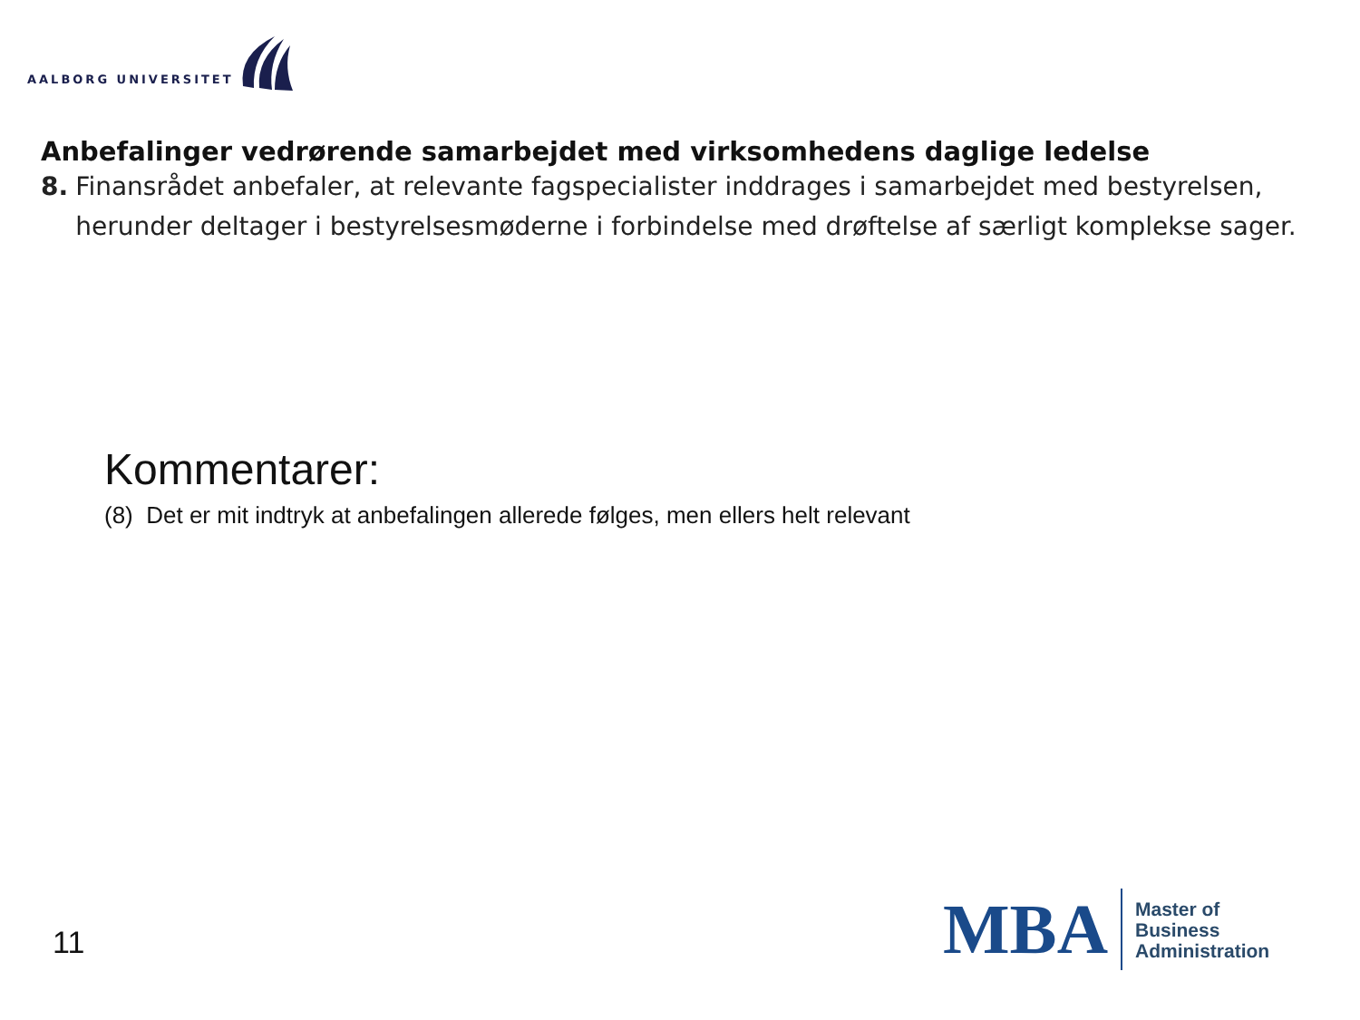AALBORG UNIVERSITET
Anbefalinger vedrørende samarbejdet med virksomhedens daglige ledelse
8. Finansrådet anbefaler, at relevante fagspecialister inddrages i samarbejdet med bestyrelsen, herunder deltager i bestyrelsesmøderne i forbindelse med drøftelse af særligt komplekse sager.
Kommentarer:
(8) Det er mit indtryk at anbefalingen allerede følges, men ellers helt relevant
11
MBA
Master of
Business
Administration